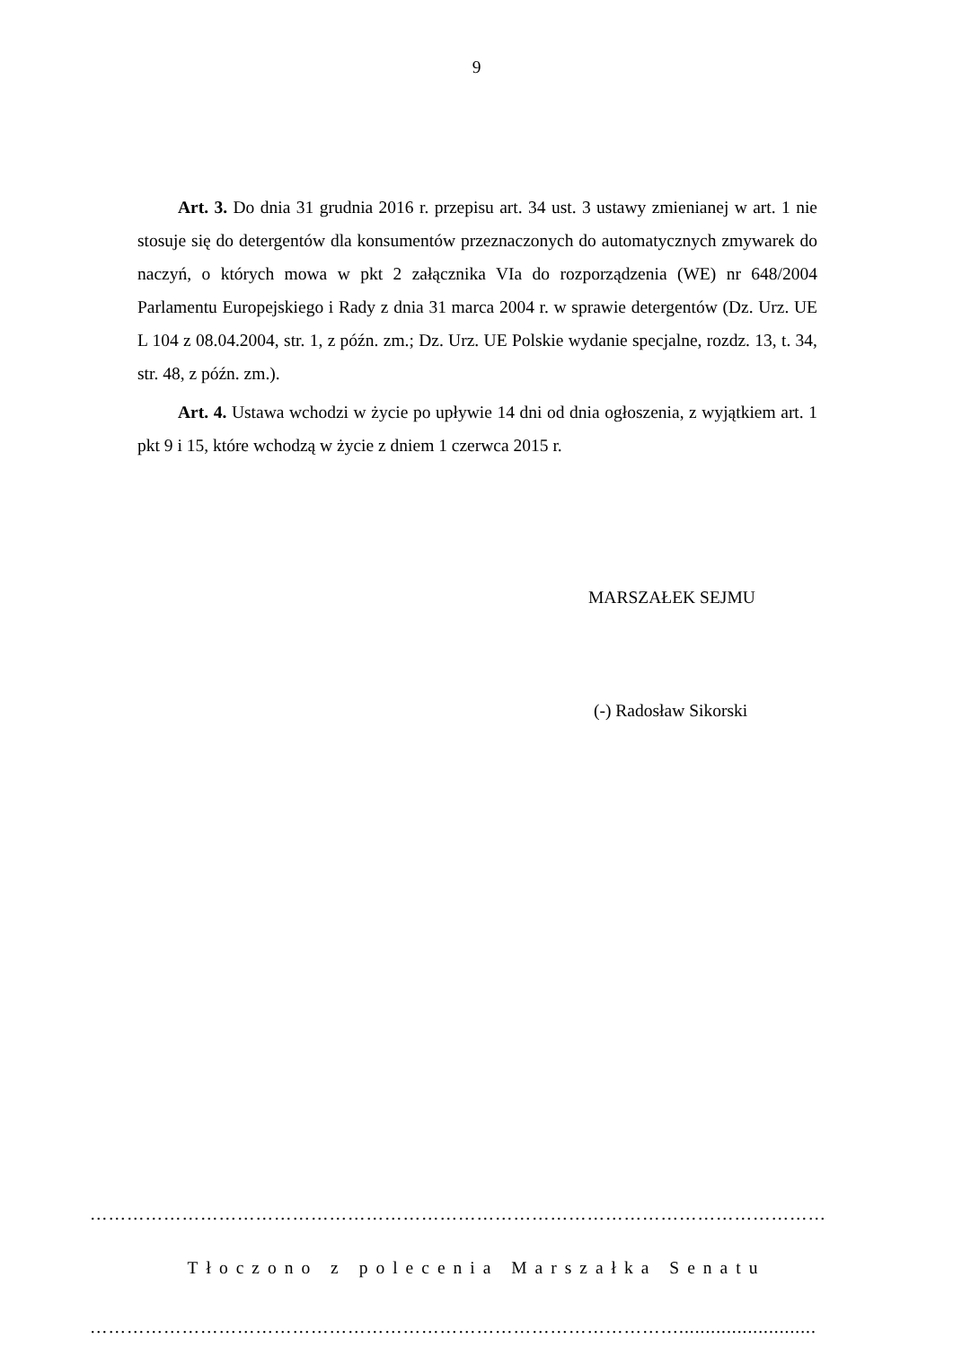9
Art. 3. Do dnia 31 grudnia 2016 r. przepisu art. 34 ust. 3 ustawy zmienianej w art. 1 nie stosuje się do detergentów dla konsumentów przeznaczonych do automatycznych zmywarek do naczyń, o których mowa w pkt 2 załącznika VIa do rozporządzenia (WE) nr 648/2004 Parlamentu Europejskiego i Rady z dnia 31 marca 2004 r. w sprawie detergentów (Dz. Urz. UE L 104 z 08.04.2004, str. 1, z późn. zm.; Dz. Urz. UE Polskie wydanie specjalne, rozdz. 13, t. 34, str. 48, z późn. zm.).
Art. 4. Ustawa wchodzi w życie po upływie 14 dni od dnia ogłoszenia, z wyjątkiem art. 1 pkt 9 i 15, które wchodzą w życie z dniem 1 czerwca 2015 r.
MARSZAŁEK SEJMU
(-) Radosław Sikorski
…………………………………………………………………………………………………………
Tłoczono z polecenia Marszałka Senatu
……………………………………………………………………………………..........................